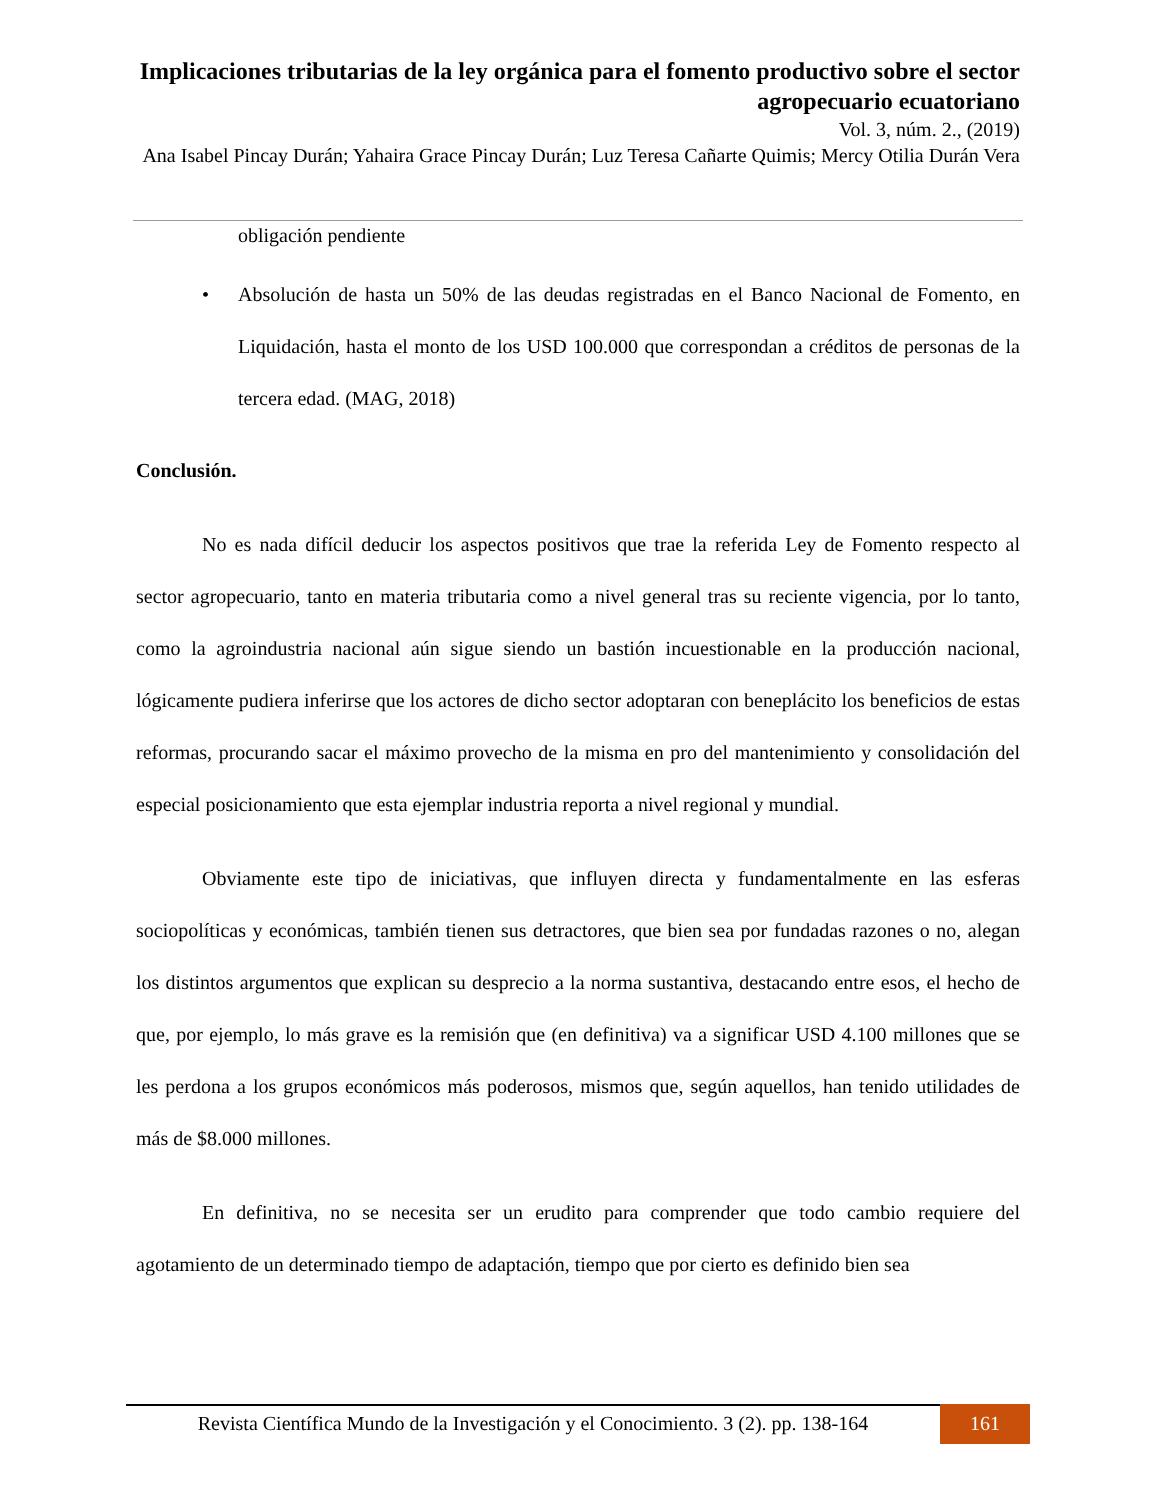Implicaciones tributarias de la ley orgánica para el fomento productivo sobre el sector agropecuario ecuatoriano
Vol. 3, núm. 2., (2019)
Ana Isabel Pincay Durán; Yahaira Grace Pincay Durán; Luz Teresa Cañarte Quimis; Mercy Otilia Durán Vera
obligación pendiente
• Absolución de hasta un 50% de las deudas registradas en el Banco Nacional de Fomento, en Liquidación, hasta el monto de los USD 100.000 que correspondan a créditos de personas de la tercera edad. (MAG, 2018)
Conclusión.
No es nada difícil deducir los aspectos positivos que trae la referida Ley de Fomento respecto al sector agropecuario, tanto en materia tributaria como a nivel general tras su reciente vigencia, por lo tanto, como la agroindustria nacional aún sigue siendo un bastión incuestionable en la producción nacional, lógicamente pudiera inferirse que los actores de dicho sector adoptaran con beneplácito los beneficios de estas reformas, procurando sacar el máximo provecho de la misma en pro del mantenimiento y consolidación del especial posicionamiento que esta ejemplar industria reporta a nivel regional y mundial.
Obviamente este tipo de iniciativas, que influyen directa y fundamentalmente en las esferas sociopolíticas y económicas, también tienen sus detractores, que bien sea por fundadas razones o no, alegan los distintos argumentos que explican su desprecio a la norma sustantiva, destacando entre esos, el hecho de que, por ejemplo, lo más grave es la remisión que (en definitiva) va a significar USD 4.100 millones que se les perdona a los grupos económicos más poderosos, mismos que, según aquellos, han tenido utilidades de más de $8.000 millones.
En definitiva, no se necesita ser un erudito para comprender que todo cambio requiere del agotamiento de un determinado tiempo de adaptación, tiempo que por cierto es definido bien sea
Revista Científica Mundo de la Investigación y el Conocimiento. 3 (2). pp. 138-164
161